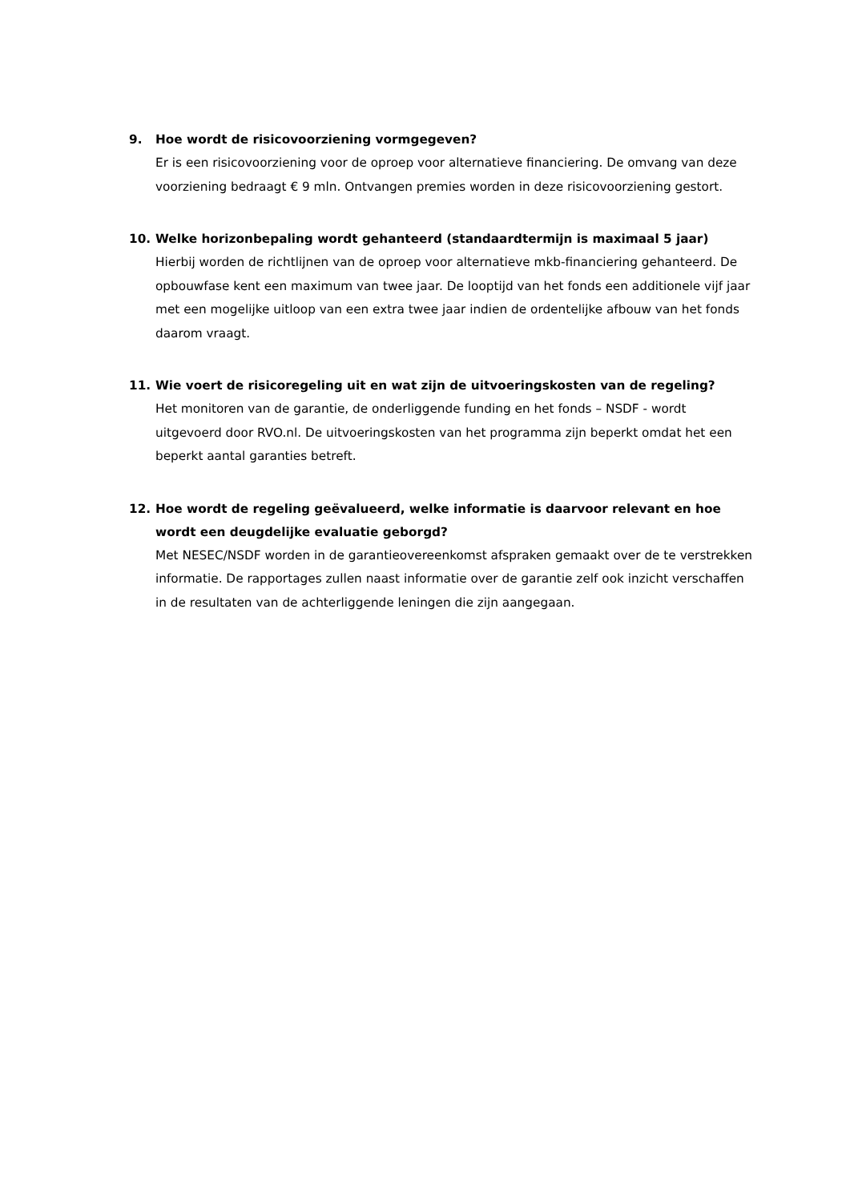9. Hoe wordt de risicovoorziening vormgegeven?
Er is een risicovoorziening voor de oproep voor alternatieve financiering. De omvang van deze voorziening bedraagt € 9 mln. Ontvangen premies worden in deze risicovoorziening gestort.
10. Welke horizonbepaling wordt gehanteerd (standaardtermijn is maximaal 5 jaar)
Hierbij worden de richtlijnen van de oproep voor alternatieve mkb-financiering gehanteerd. De opbouwfase kent een maximum van twee jaar. De looptijd van het fonds een additionele vijf jaar met een mogelijke uitloop van een extra twee jaar indien de ordentelijke afbouw van het fonds daarom vraagt.
11. Wie voert de risicoregeling uit en wat zijn de uitvoeringskosten van de regeling?
Het monitoren van de garantie, de onderliggende funding en het fonds – NSDF - wordt uitgevoerd door RVO.nl. De uitvoeringskosten van het programma zijn beperkt omdat het een beperkt aantal garanties betreft.
12. Hoe wordt de regeling geëvalueerd, welke informatie is daarvoor relevant en hoe wordt een deugdelijke evaluatie geborgd?
Met NESEC/NSDF worden in de garantieovereenkomst afspraken gemaakt over de te verstrekken informatie. De rapportages zullen naast informatie over de garantie zelf ook inzicht verschaffen in de resultaten van de achterliggende leningen die zijn aangegaan.